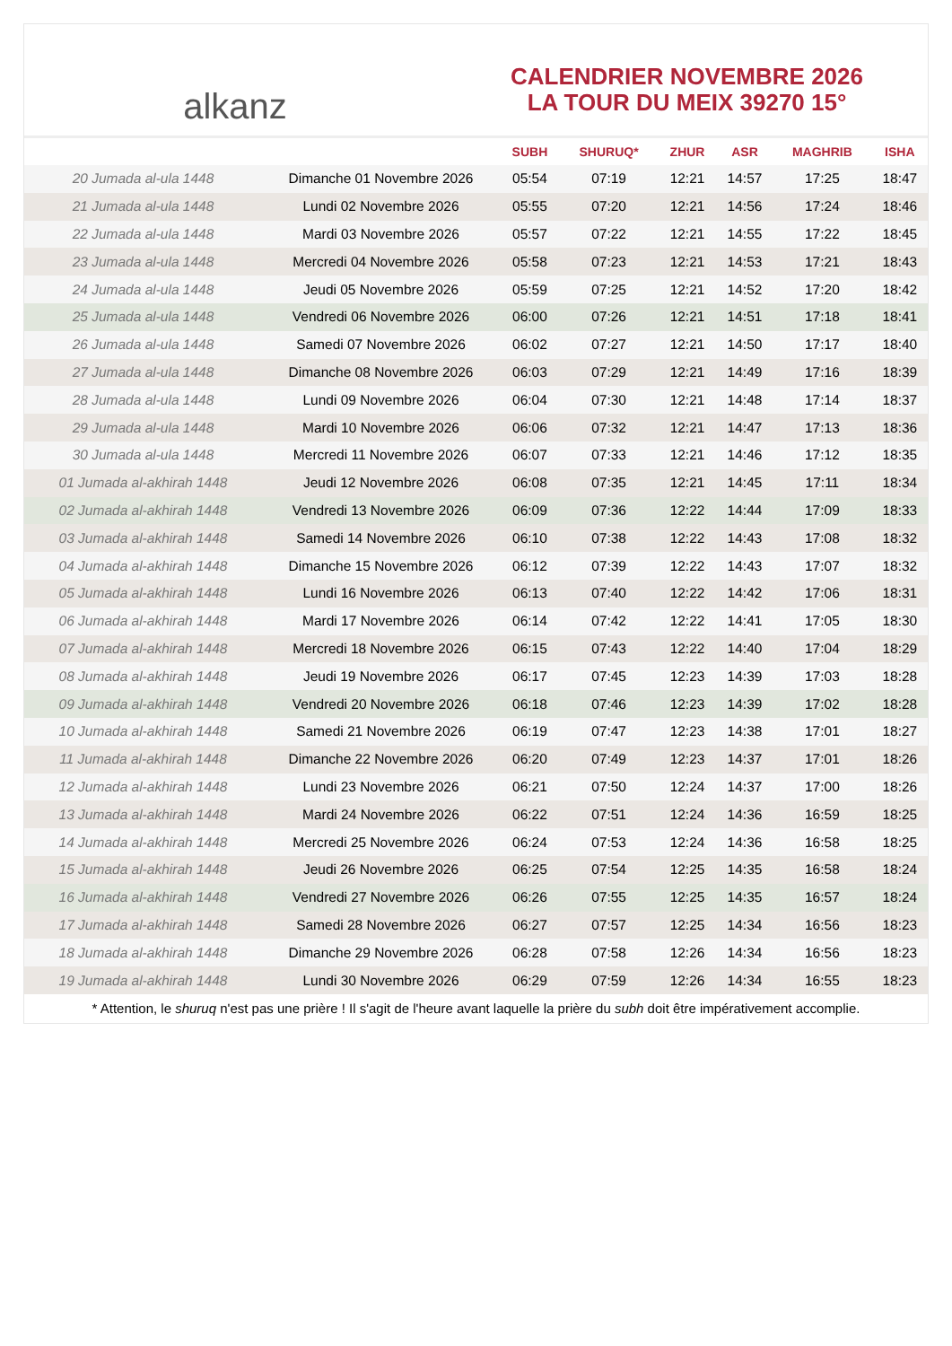alkanz
CALENDRIER NOVEMBRE 2026
LA TOUR DU MEIX 39270 15°
| | | SUBH | SHURUQ* | ZHUR | ASR | MAGHRIB | ISHA |
| --- | --- | --- | --- | --- | --- | --- | --- |
| 20 Jumada al-ula 1448 | Dimanche 01 Novembre 2026 | 05:54 | 07:19 | 12:21 | 14:57 | 17:25 | 18:47 |
| 21 Jumada al-ula 1448 | Lundi 02 Novembre 2026 | 05:55 | 07:20 | 12:21 | 14:56 | 17:24 | 18:46 |
| 22 Jumada al-ula 1448 | Mardi 03 Novembre 2026 | 05:57 | 07:22 | 12:21 | 14:55 | 17:22 | 18:45 |
| 23 Jumada al-ula 1448 | Mercredi 04 Novembre 2026 | 05:58 | 07:23 | 12:21 | 14:53 | 17:21 | 18:43 |
| 24 Jumada al-ula 1448 | Jeudi 05 Novembre 2026 | 05:59 | 07:25 | 12:21 | 14:52 | 17:20 | 18:42 |
| 25 Jumada al-ula 1448 | Vendredi 06 Novembre 2026 | 06:00 | 07:26 | 12:21 | 14:51 | 17:18 | 18:41 |
| 26 Jumada al-ula 1448 | Samedi 07 Novembre 2026 | 06:02 | 07:27 | 12:21 | 14:50 | 17:17 | 18:40 |
| 27 Jumada al-ula 1448 | Dimanche 08 Novembre 2026 | 06:03 | 07:29 | 12:21 | 14:49 | 17:16 | 18:39 |
| 28 Jumada al-ula 1448 | Lundi 09 Novembre 2026 | 06:04 | 07:30 | 12:21 | 14:48 | 17:14 | 18:37 |
| 29 Jumada al-ula 1448 | Mardi 10 Novembre 2026 | 06:06 | 07:32 | 12:21 | 14:47 | 17:13 | 18:36 |
| 30 Jumada al-ula 1448 | Mercredi 11 Novembre 2026 | 06:07 | 07:33 | 12:21 | 14:46 | 17:12 | 18:35 |
| 01 Jumada al-akhirah 1448 | Jeudi 12 Novembre 2026 | 06:08 | 07:35 | 12:21 | 14:45 | 17:11 | 18:34 |
| 02 Jumada al-akhirah 1448 | Vendredi 13 Novembre 2026 | 06:09 | 07:36 | 12:22 | 14:44 | 17:09 | 18:33 |
| 03 Jumada al-akhirah 1448 | Samedi 14 Novembre 2026 | 06:10 | 07:38 | 12:22 | 14:43 | 17:08 | 18:32 |
| 04 Jumada al-akhirah 1448 | Dimanche 15 Novembre 2026 | 06:12 | 07:39 | 12:22 | 14:43 | 17:07 | 18:32 |
| 05 Jumada al-akhirah 1448 | Lundi 16 Novembre 2026 | 06:13 | 07:40 | 12:22 | 14:42 | 17:06 | 18:31 |
| 06 Jumada al-akhirah 1448 | Mardi 17 Novembre 2026 | 06:14 | 07:42 | 12:22 | 14:41 | 17:05 | 18:30 |
| 07 Jumada al-akhirah 1448 | Mercredi 18 Novembre 2026 | 06:15 | 07:43 | 12:22 | 14:40 | 17:04 | 18:29 |
| 08 Jumada al-akhirah 1448 | Jeudi 19 Novembre 2026 | 06:17 | 07:45 | 12:23 | 14:39 | 17:03 | 18:28 |
| 09 Jumada al-akhirah 1448 | Vendredi 20 Novembre 2026 | 06:18 | 07:46 | 12:23 | 14:39 | 17:02 | 18:28 |
| 10 Jumada al-akhirah 1448 | Samedi 21 Novembre 2026 | 06:19 | 07:47 | 12:23 | 14:38 | 17:01 | 18:27 |
| 11 Jumada al-akhirah 1448 | Dimanche 22 Novembre 2026 | 06:20 | 07:49 | 12:23 | 14:37 | 17:01 | 18:26 |
| 12 Jumada al-akhirah 1448 | Lundi 23 Novembre 2026 | 06:21 | 07:50 | 12:24 | 14:37 | 17:00 | 18:26 |
| 13 Jumada al-akhirah 1448 | Mardi 24 Novembre 2026 | 06:22 | 07:51 | 12:24 | 14:36 | 16:59 | 18:25 |
| 14 Jumada al-akhirah 1448 | Mercredi 25 Novembre 2026 | 06:24 | 07:53 | 12:24 | 14:36 | 16:58 | 18:25 |
| 15 Jumada al-akhirah 1448 | Jeudi 26 Novembre 2026 | 06:25 | 07:54 | 12:25 | 14:35 | 16:58 | 18:24 |
| 16 Jumada al-akhirah 1448 | Vendredi 27 Novembre 2026 | 06:26 | 07:55 | 12:25 | 14:35 | 16:57 | 18:24 |
| 17 Jumada al-akhirah 1448 | Samedi 28 Novembre 2026 | 06:27 | 07:57 | 12:25 | 14:34 | 16:56 | 18:23 |
| 18 Jumada al-akhirah 1448 | Dimanche 29 Novembre 2026 | 06:28 | 07:58 | 12:26 | 14:34 | 16:56 | 18:23 |
| 19 Jumada al-akhirah 1448 | Lundi 30 Novembre 2026 | 06:29 | 07:59 | 12:26 | 14:34 | 16:55 | 18:23 |
* Attention, le shuruq n'est pas une prière ! Il s'agit de l'heure avant laquelle la prière du subh doit être impérativement accomplie.